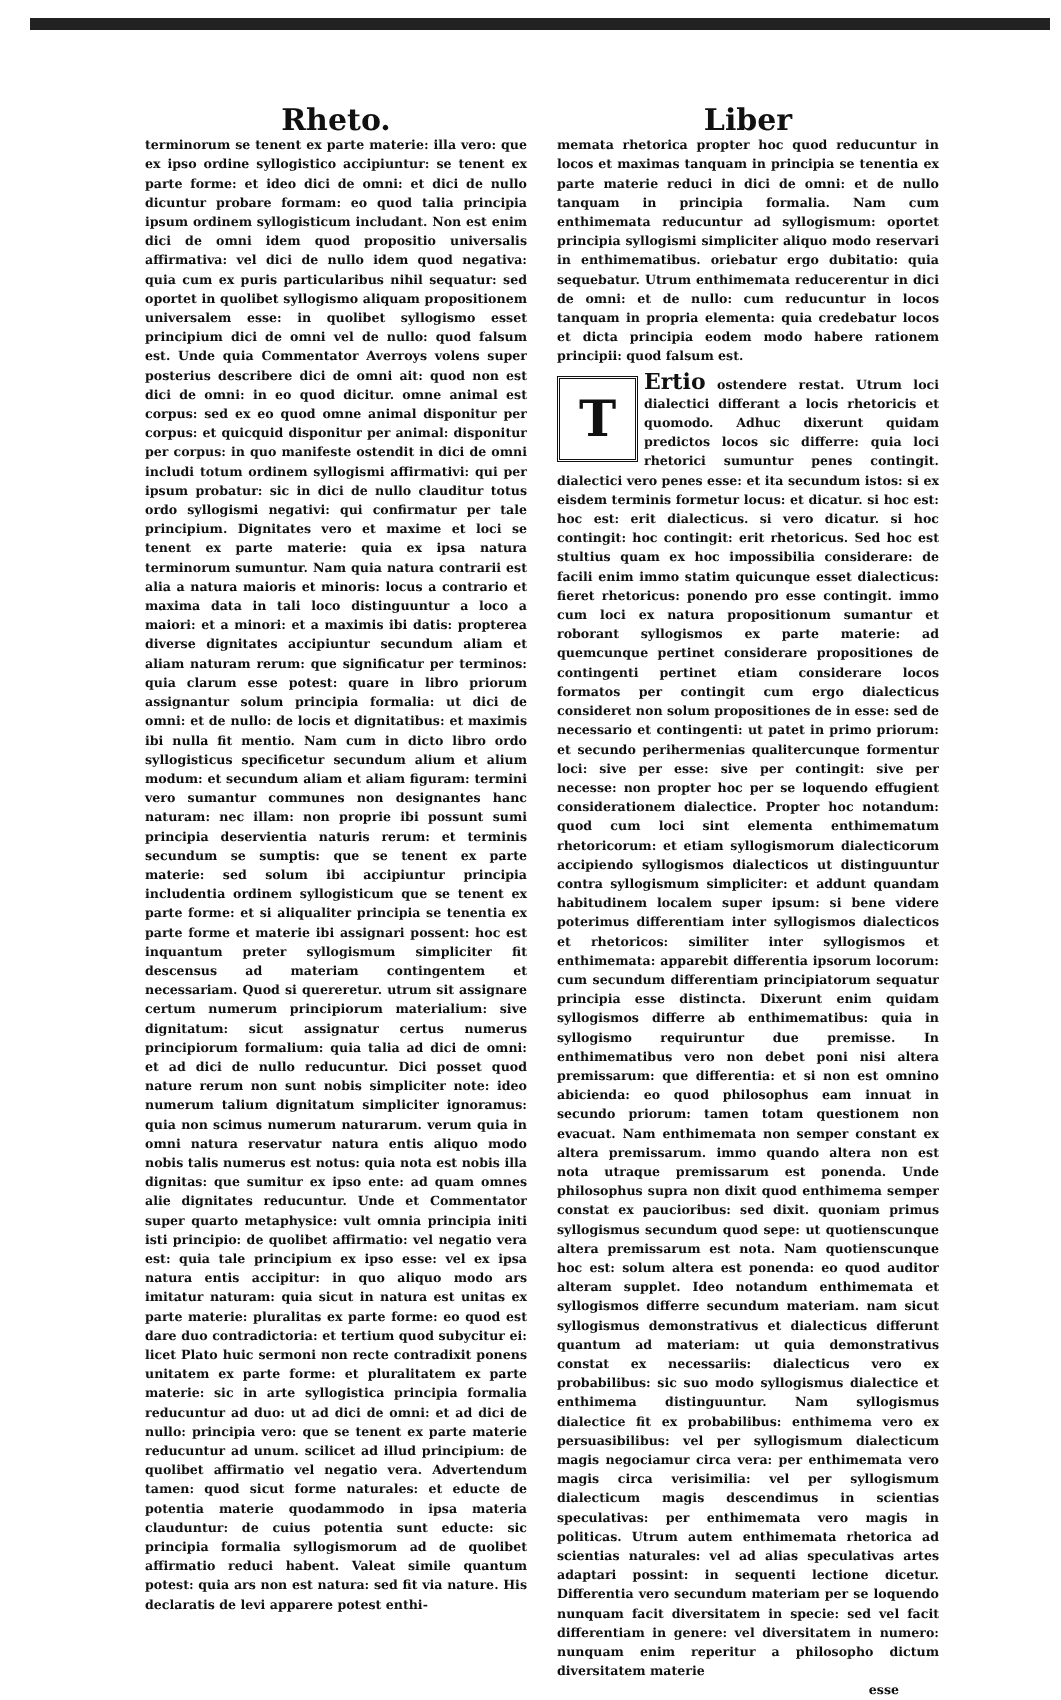Rheto.
terminorum se tenent ex parte materie: illa vero: que ex ipso ordine syllogistico accipiuntur: se tenent ex parte forme: et ideo dici de omni: et dici de nullo dicuntur probare formam: eo quod talia principia ipsum ordinem syllogisticum includant. Non est enim dici de omni idem quod propositio universalis affirmativa: vel dici de nullo idem quod negativa: quia cum ex puris particularibus nihil sequatur: sed oportet in quolibet syllogismo aliquam propositionem universalem esse: in quolibet syllogismo esset principium dici de omni vel de nullo: quod falsum est. Unde quia Commentator Averroys volens super posterius describere dici de omni ait: quod non est dici de omni: in eo quod dicitur. omne animal est corpus: sed ex eo quod omne animal disponitur per corpus: et quicquid disponitur per animal: disponitur per corpus: in quo manifeste ostendit in dici de omni includi totum ordinem syllogismi affirmativi: qui per ipsum probatur: sic in dici de nullo clauditur totus ordo syllogismi negativi: qui confirmatur per tale principium. Dignitates vero et maxime et loci se tenent ex parte materie: quia ex ipsa natura terminorum sumuntur. Nam quia natura contrarii est alia a natura maioris et minoris: locus a contrario et maxima data in tali loco distinguuntur a loco a maiori: et a minori: et a maximis ibi datis: propterea diverse dignitates accipiuntur secundum aliam et aliam naturam rerum: que significatur per terminos: quia clarum esse potest: quare in libro priorum assignantur solum principia formalia: ut dici de omni: et de nullo: de locis et dignitatibus: et maximis ibi nulla fit mentio. Nam cum in dicto libro ordo syllogisticus specificetur secundum alium et alium modum: et secundum aliam et aliam figuram: termini vero sumantur communes non designantes hanc naturam: nec illam: non proprie ibi possunt sumi principia deservientia naturis rerum: et terminis secundum se sumptis: que se tenent ex parte materie: sed solum ibi accipiuntur principia includentia ordinem syllogisticum que se tenent ex parte forme: et si aliqualiter principia se tenentia ex parte forme et materie ibi assignari possent: hoc est inquantum preter syllogismum simpliciter fit descensus ad materiam contingentem et necessariam. Quod si quereretur. utrum sit assignare certum numerum principiorum materialium: sive dignitatum: sicut assignatur certus numerus principiorum formalium: quia talia ad dici de omni: et ad dici de nullo reducuntur. Dici posset quod nature rerum non sunt nobis simpliciter note: ideo numerum talium dignitatum simpliciter ignoramus: quia non scimus numerum naturarum. verum quia in omni natura reservatur natura entis aliquo modo nobis talis numerus est notus: quia nota est nobis illa dignitas: que sumitur ex ipso ente: ad quam omnes alie dignitates reducuntur. Unde et Commentator super quarto metaphysice: vult omnia principia initi isti principio: de quolibet affirmatio: vel negatio vera est: quia tale principium ex ipso esse: vel ex ipsa natura entis accipitur: in quo aliquo modo ars imitatur naturam: quia sicut in natura est unitas ex parte materie: pluralitas ex parte forme: eo quod est dare duo contradictoria: et tertium quod subycitur ei: licet Plato huic sermoni non recte contradixit ponens unitatem ex parte forme: et pluralitatem ex parte materie: sic in arte syllogistica principia formalia reducuntur ad duo: ut ad dici de omni: et ad dici de nullo: principia vero: que se tenent ex parte materie reducuntur ad unum. scilicet ad illud principium: de quolibet affirmatio vel negatio vera. Advertendum tamen: quod sicut forme naturales: et educte de potentia materie quodammodo in ipsa materia clauduntur: de cuius potentia sunt educte: sic principia formalia syllogismorum ad de quolibet affirmatio reduci habent. Valeat simile quantum potest: quia ars non est natura: sed fit via nature. His declaratis de levi apparere potest enthi-
Liber
memata rhetorica propter hoc quod reducuntur in locos et maximas tanquam in principia se tenentia ex parte materie reduci in dici de omni: et de nullo tanquam in principia formalia. Nam cum enthimemata reducuntur ad syllogismum: oportet principia syllogismi simpliciter aliquo modo reservari in enthimematibus. oriebatur ergo dubitatio: quia sequebatur. Utrum enthimemata reducerentur in dici de omni: et de nullo: cum reducuntur in locos tanquam in propria elementa: quia credebatur locos et dicta principia eodem modo habere rationem principii: quod falsum est.
TErtio ostendere restat. Utrum loci dialectici differant a locis rhetoricis et quomodo. Adhuc dixerunt quidam predictos locos sic differre: quia loci rhetorici sumuntur penes contingit. dialectici vero penes esse: et ita secundum istos: si ex eisdem terminis formetur locus: et dicatur. si hoc est: hoc est: erit dialecticus. si vero dicatur. si hoc contingit: hoc contingit: erit rhetoricus. Sed hoc est stultius quam ex hoc impossibilia considerare: de facili enim immo statim quicunque esset dialecticus: fieret rhetoricus: ponendo pro esse contingit. immo cum loci ex natura propositionum sumantur et roborant syllogismos ex parte materie: ad quemcunque pertinet considerare propositiones de contingenti pertinet etiam considerare locos formatos per contingit cum ergo dialecticus consideret non solum propositiones de in esse: sed de necessario et contingenti: ut patet in primo priorum: et secundo perihermenias qualitercunque formentur loci: sive per esse: sive per contingit: sive per necesse: non propter hoc per se loquendo effugient considerationem dialectice. Propter hoc notandum: quod cum loci sint elementa enthimematum rhetoricorum: et etiam syllogismorum dialecticorum accipiendo syllogismos dialecticos ut distinguuntur contra syllogismum simpliciter: et addunt quandam habitudinem localem super ipsum: si bene videre poterimus differentiam inter syllogismos dialecticos et rhetoricos: similiter inter syllogismos et enthimemata: apparebit differentia ipsorum locorum: cum secundum differentiam principiatorum sequatur principia esse distincta. Dixerunt enim quidam syllogismos differre ab enthimematibus: quia in syllogismo requiruntur due premisse. In enthimematibus vero non debet poni nisi altera premissarum: que differentia: et si non est omnino abicienda: eo quod philosophus eam innuat in secundo priorum: tamen totam questionem non evacuat. Nam enthimemata non semper constant ex altera premissarum. immo quando altera non est nota utraque premissarum est ponenda. Unde philosophus supra non dixit quod enthimema semper constat ex paucioribus: sed dixit. quoniam primus syllogismus secundum quod sepe: ut quotienscunque altera premissarum est nota. Nam quotienscunque hoc est: solum altera est ponenda: eo quod auditor alteram supplet. Ideo notandum enthimemata et syllogismos differre secundum materiam. nam sicut syllogismus demonstrativus et dialecticus differunt quantum ad materiam: ut quia demonstrativus constat ex necessariis: dialecticus vero ex probabilibus: sic suo modo syllogismus dialectice et enthimema distinguuntur. Nam syllogismus dialectice fit ex probabilibus: enthimema vero ex persuasibilibus: vel per syllogismum dialecticum magis negociamur circa vera: per enthimemata vero magis circa verisimilia: vel per syllogismum dialecticum magis descendimus in scientias speculativas: per enthimemata vero magis in politicas. Utrum autem enthimemata rhetorica ad scientias naturales: vel ad alias speculativas artes adaptari possint: in sequenti lectione dicetur. Differentia vero secundum materiam per se loquendo nunquam facit diversitatem in specie: sed vel facit differentiam in genere: vel diversitatem in numero: nunquam enim reperitur a philosopho dictum diversitatem materie
esse